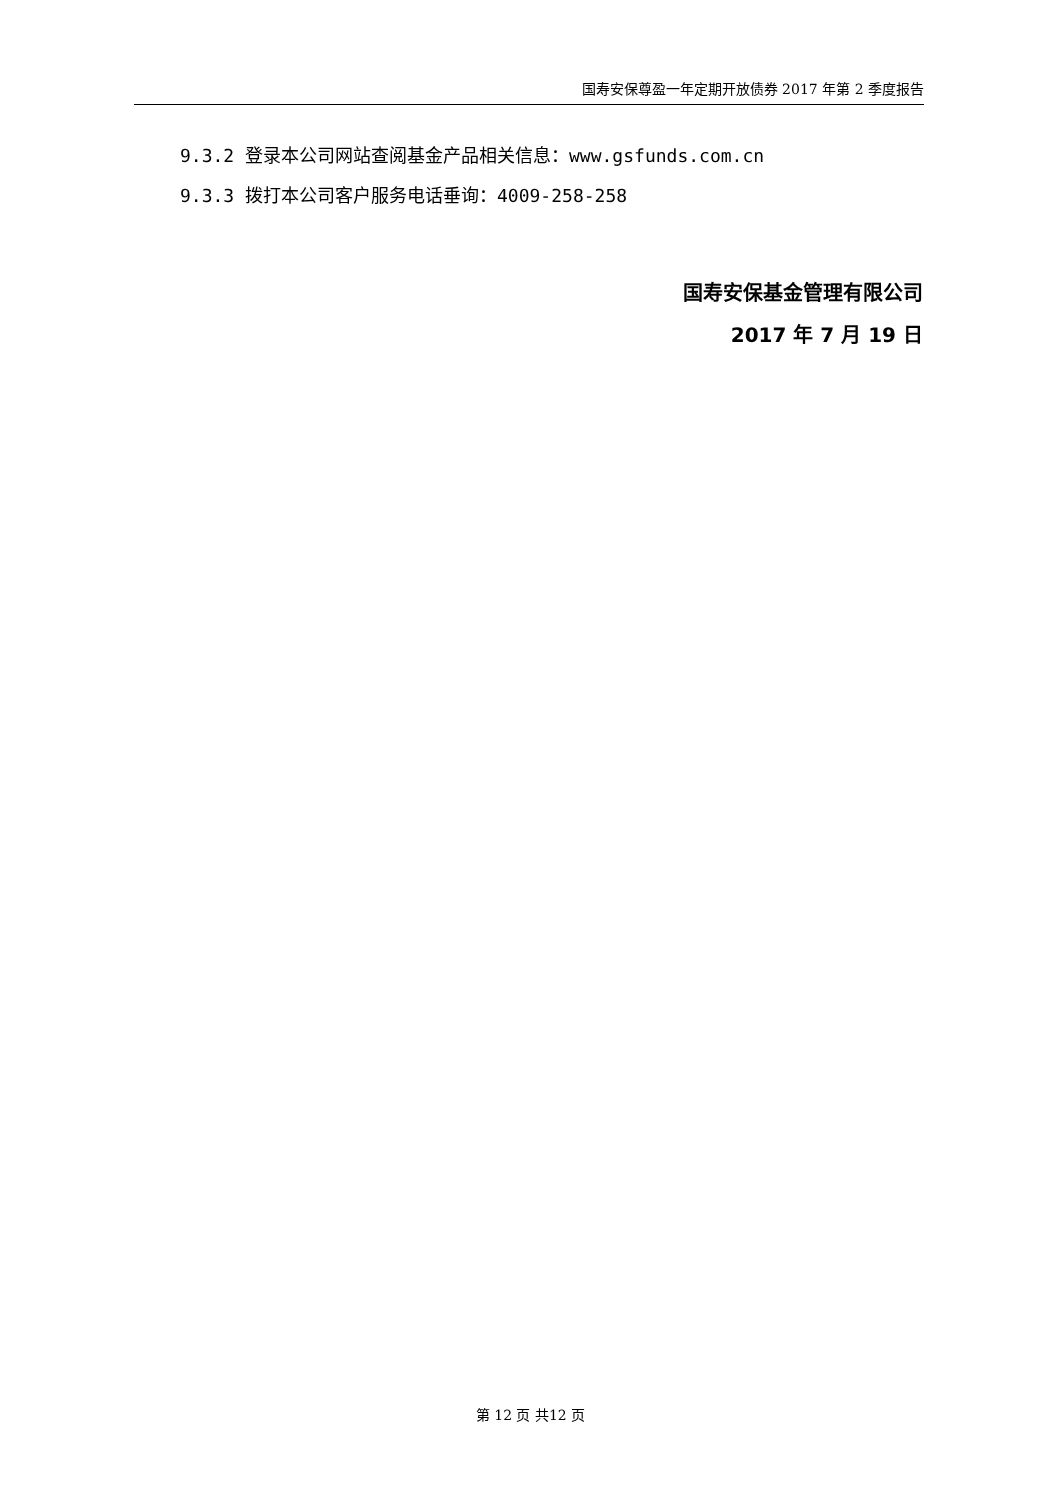国寿安保尊盈一年定期开放债券 2017 年第 2 季度报告
9.3.2 登录本公司网站查阅基金产品相关信息：www.gsfunds.com.cn
9.3.3 拨打本公司客户服务电话垂询：4009-258-258
国寿安保基金管理有限公司
2017 年 7 月 19 日
第 12 页 共12 页